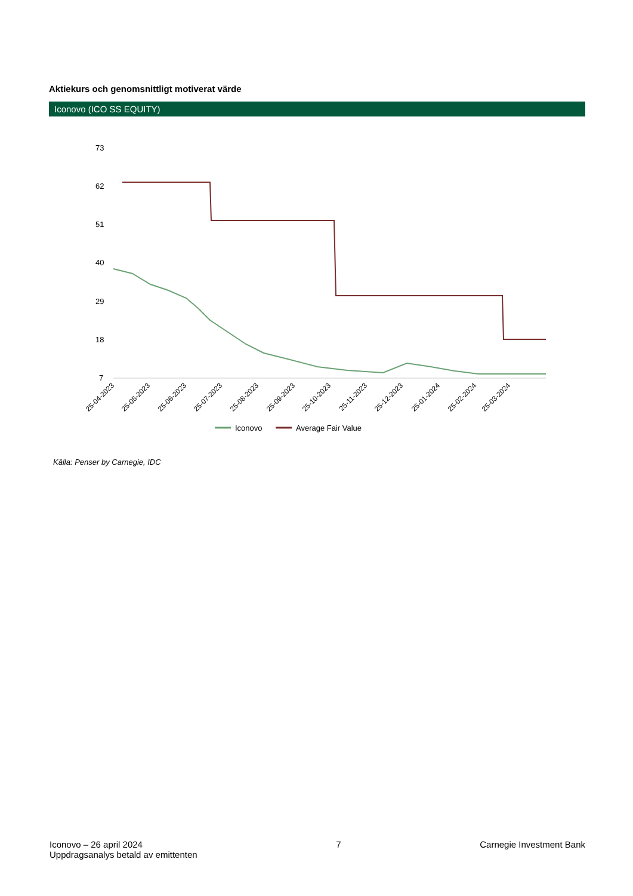Aktiekurs och genomsnittligt motiverat värde
Iconovo (ICO SS EQUITY)
73
62
51
40
29
18
7
25-04-2023
25-05-2023
25-06-2023
25-07-2023
25-08-2023
25-09-2023
25-10-2023
25-11-2023
25-12-2023
25-01-2024
25-02-2024
25-03-2024
Iconovo
Average Fair Value
Källa: Penser by Carnegie, IDC
Iconovo – 26 april 2024
Uppdragsanalys betald av emittenten
7 Carnegie Investment Bank